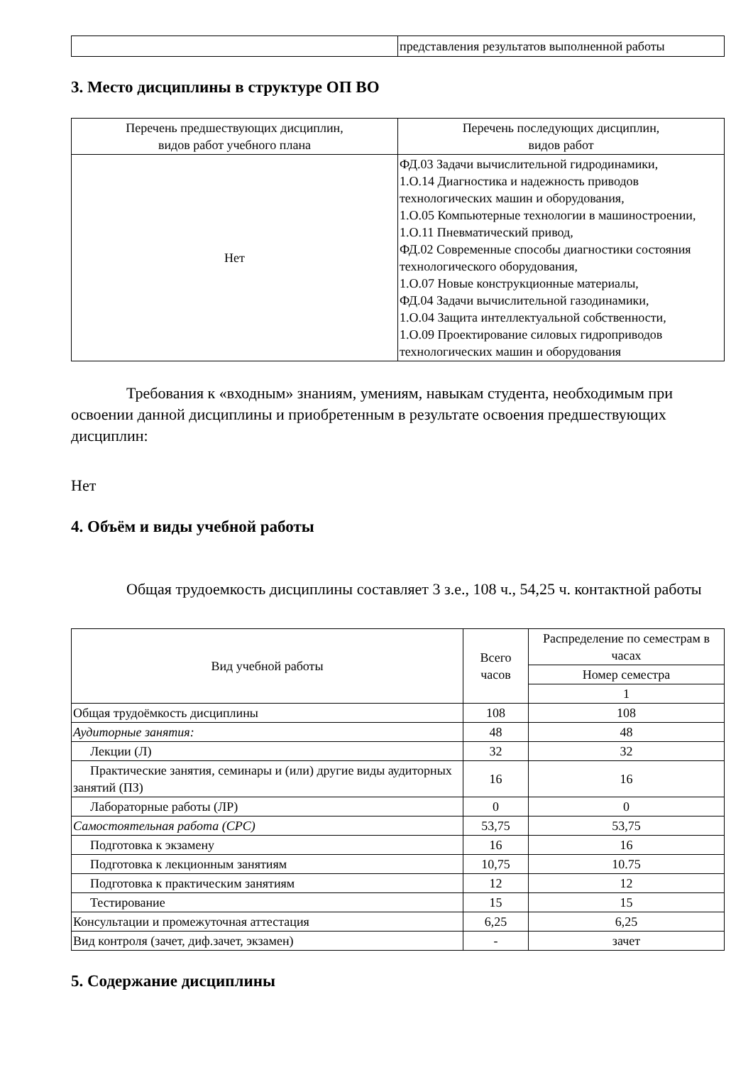| | представления результатов выполненной работы |
3. Место дисциплины в структуре ОП ВО
| Перечень предшествующих дисциплин, видов работ учебного плана | Перечень последующих дисциплин, видов работ |
| --- | --- |
| Нет | ФД.03 Задачи вычислительной гидродинамики, 1.О.14 Диагностика и надежность приводов технологических машин и оборудования, 1.О.05 Компьютерные технологии в машиностроении, 1.О.11 Пневматический привод, ФД.02 Современные способы диагностики состояния технологического оборудования, 1.О.07 Новые конструкционные материалы, ФД.04 Задачи вычислительной газодинамики, 1.О.04 Защита интеллектуальной собственности, 1.О.09 Проектирование силовых гидроприводов технологических машин и оборудования |
Требования к «входным» знаниям, умениям, навыкам студента, необходимым при освоении данной дисциплины и приобретенным в результате освоения предшествующих дисциплин:
Нет
4. Объём и виды учебной работы
Общая трудоемкость дисциплины составляет 3 з.е., 108 ч., 54,25 ч. контактной работы
| Вид учебной работы | Всего часов | Распределение по семестрам в часах |
| --- | --- | --- |
| | | Номер семестра |
| | | 1 |
| Общая трудоёмкость дисциплины | 108 | 108 |
| Аудиторные занятия: | 48 | 48 |
| Лекции (Л) | 32 | 32 |
| Практические занятия, семинары и (или) другие виды аудиторных занятий (ПЗ) | 16 | 16 |
| Лабораторные работы (ЛР) | 0 | 0 |
| Самостоятельная работа (СРС) | 53,75 | 53,75 |
| Подготовка к экзамену | 16 | 16 |
| Подготовка к лекционным занятиям | 10,75 | 10.75 |
| Подготовка к практическим занятиям | 12 | 12 |
| Тестирование | 15 | 15 |
| Консультации и промежуточная аттестация | 6,25 | 6,25 |
| Вид контроля (зачет, диф.зачет, экзамен) | - | зачет |
5. Содержание дисциплины